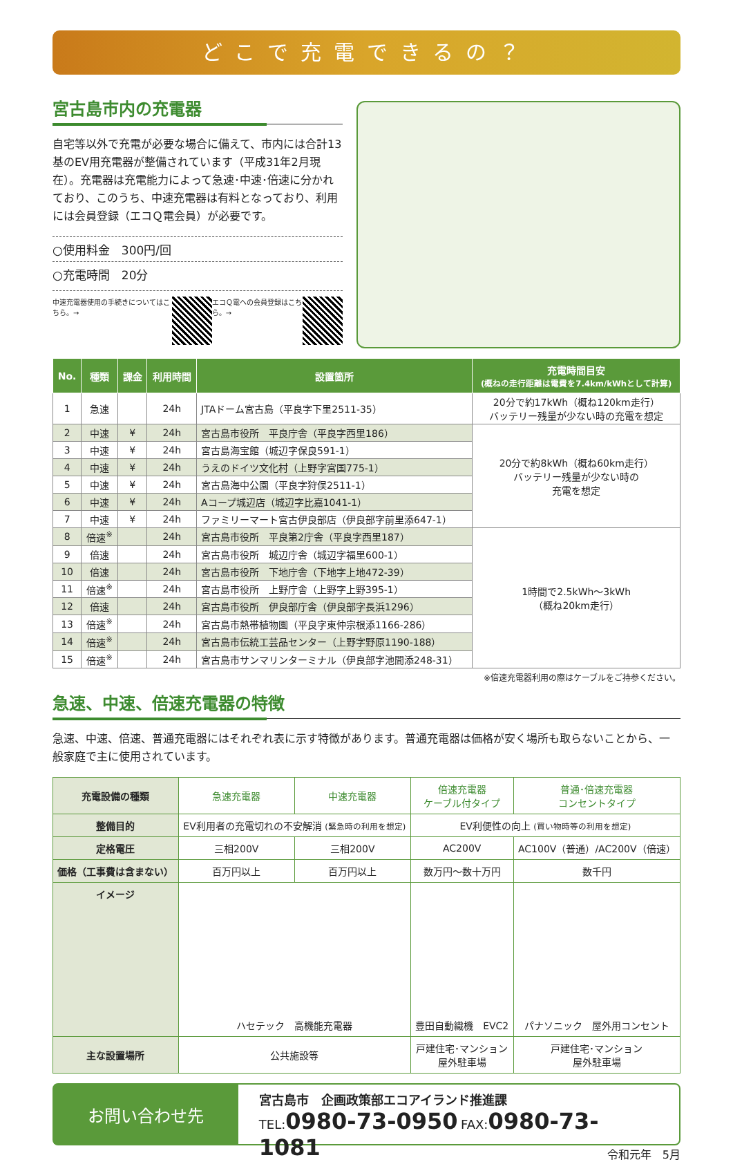どこで充電できるの？
宮古島市内の充電器
自宅等以外で充電が必要な場合に備えて、市内には合計13基のEV用充電器が整備されています（平成31年2月現在）。充電器は充電能力によって急速･中速･倍速に分かれており、このうち、中速充電器は有料となっており、利用には会員登録（エコＱ電会員）が必要です。
○使用料金　300円/回
○充電時間　20分
中速充電器使用の手続きについてはこちら。→
エコＱ電への会員登録はこちら。→
| No. | 種類 | 課金 | 利用時間 | 設置箇所 | 充電時間目安 (概ねの走行距離は電費を7.4km/kWhとして計算) |
| --- | --- | --- | --- | --- | --- |
| 1 | 急速 | | 24h | JTAドーム宮古島（平良字下里2511-35） | 20分で約17kWh（概ね120km走行） バッテリー残量が少ない時の充電を想定 |
| 2 | 中速 | ¥ | 24h | 宮古島市役所 平良庁舎（平良字西里186） | 20分で約8kWh（概ね60km走行） バッテリー残量が少ない時の 充電を想定 |
| 3 | 中速 | ¥ | 24h | 宮古島海宝館（城辺字保良591-1） | |
| 4 | 中速 | ¥ | 24h | うえのドイツ文化村（上野字宮国775-1） | |
| 5 | 中速 | ¥ | 24h | 宮古島海中公園（平良字狩俣2511-1） | |
| 6 | 中速 | ¥ | 24h | Aコープ城辺店（城辺字比嘉1041-1） | |
| 7 | 中速 | ¥ | 24h | ファミリーマート宮古伊良部店（伊良部字前里添647-1） | |
| 8 | 倍速<sup>※</sup> | | 24h | 宮古島市役所 平良第2庁舎（平良字西里187） | 1時間で2.5kWh～3kWh （概ね20km走行） |
| 9 | 倍速 | | 24h | 宮古島市役所 城辺庁舎（城辺字福里600-1） | |
| 10 | 倍速 | | 24h | 宮古島市役所 下地庁舎（下地字上地472-39） | |
| 11 | 倍速<sup>※</sup> | | 24h | 宮古島市役所 上野庁舎（上野字上野395-1） | |
| 12 | 倍速 | | 24h | 宮古島市役所 伊良部庁舎（伊良部字長浜1296） | |
| 13 | 倍速<sup>※</sup> | | 24h | 宮古島市熱帯植物園（平良字東仲宗根添1166-286） | |
| 14 | 倍速<sup>※</sup> | | 24h | 宮古島市伝統工芸品センター（上野字野原1190-188） | |
| 15 | 倍速<sup>※</sup> | | 24h | 宮古島市サンマリンターミナル（伊良部字池間添248-31） | |
※倍速充電器利用の際はケーブルをご持参ください。
急速、中速、倍速充電器の特徴
急速、中速、倍速、普通充電器にはそれぞれ表に示す特徴があります。普通充電器は価格が安く場所も取らないことから、一般家庭で主に使用されています。
| 充電設備の種類 | 急速充電器 | 中速充電器 | 倍速充電器 ケーブル付タイプ | 普通･倍速充電器 コンセントタイプ |
| 整備目的 | EV利用者の充電切れの不安解消 (緊急時の利用を想定) | | EV利便性の向上 (買い物時等の利用を想定) | |
| 定格電圧 | 三相200V | 三相200V | AC200V | AC100V（普通）/AC200V（倍速） |
| 価格（工事費は含まない） | 百万円以上 | 百万円以上 | 数万円～数十万円 | 数千円 |
| イメージ | ハセテック 高機能充電器 | | 豊田自動織機 EVC2 | パナソニック 屋外用コンセント |
| 主な設置場所 | 公共施設等 | | 戸建住宅･マンション 屋外駐車場 | 戸建住宅･マンション 屋外駐車場 |
お問い合わせ先
宮古島市　企画政策部エコアイランド推進課
TEL: 0980-73-0950 FAX: 0980-73-1081
令和元年　5月